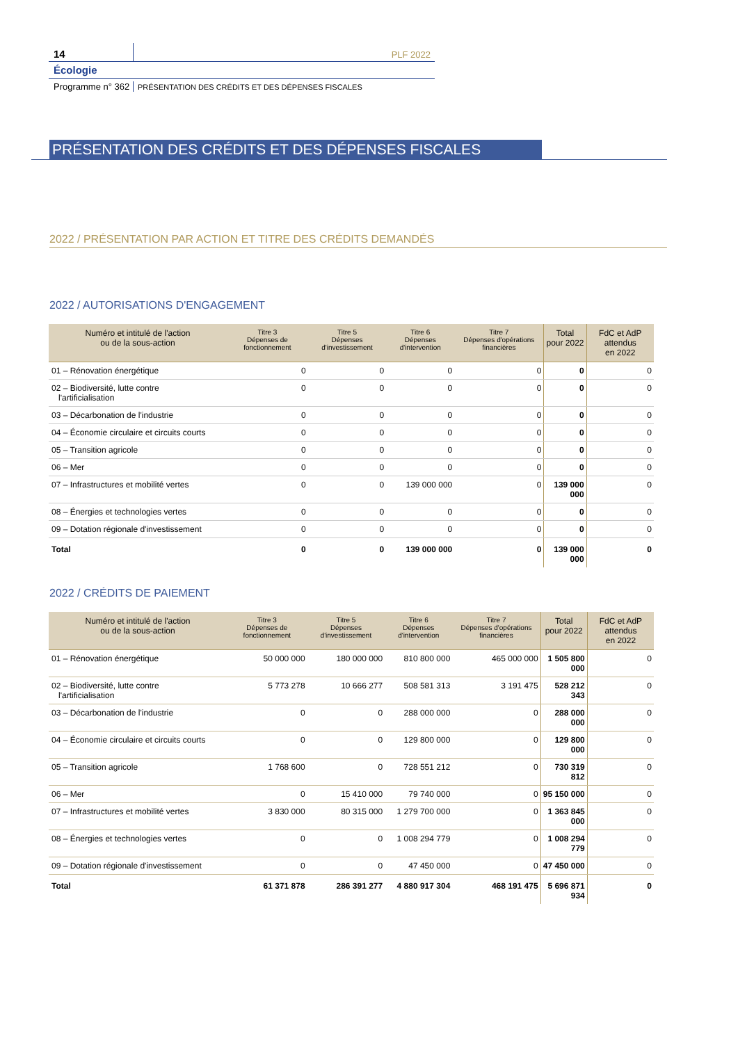14
PLF 2022
Écologie
Programme n° 362
PRÉSENTATION DES CRÉDITS ET DES DÉPENSES FISCALES
PRÉSENTATION DES CRÉDITS ET DES DÉPENSES FISCALES
2022 / PRÉSENTATION PAR ACTION ET TITRE DES CRÉDITS DEMANDÉS
2022 / AUTORISATIONS D'ENGAGEMENT
| Numéro et intitulé de l'action ou de la sous-action | Titre 3 Dépenses de fonctionnement | Titre 5 Dépenses d'investissement | Titre 6 Dépenses d'intervention | Titre 7 Dépenses d'opérations financières | Total pour 2022 | FdC et AdP attendus en 2022 |
| --- | --- | --- | --- | --- | --- | --- |
| 01 – Rénovation énergétique | 0 | 0 | 0 | 0 | 0 | 0 |
| 02 – Biodiversité, lutte contre l'artificialisation | 0 | 0 | 0 | 0 | 0 | 0 |
| 03 – Décarbonation de l'industrie | 0 | 0 | 0 | 0 | 0 | 0 |
| 04 – Économie circulaire et circuits courts | 0 | 0 | 0 | 0 | 0 | 0 |
| 05 – Transition agricole | 0 | 0 | 0 | 0 | 0 | 0 |
| 06 – Mer | 0 | 0 | 0 | 0 | 0 | 0 |
| 07 – Infrastructures et mobilité vertes | 0 | 0 | 139 000 000 | 0 | 139 000 000 | 0 |
| 08 – Énergies et technologies vertes | 0 | 0 | 0 | 0 | 0 | 0 |
| 09 – Dotation régionale d'investissement | 0 | 0 | 0 | 0 | 0 | 0 |
| Total | 0 | 0 | 139 000 000 | 0 | 139 000 000 | 0 |
2022 / CRÉDITS DE PAIEMENT
| Numéro et intitulé de l'action ou de la sous-action | Titre 3 Dépenses de fonctionnement | Titre 5 Dépenses d'investissement | Titre 6 Dépenses d'intervention | Titre 7 Dépenses d'opérations financières | Total pour 2022 | FdC et AdP attendus en 2022 |
| --- | --- | --- | --- | --- | --- | --- |
| 01 – Rénovation énergétique | 50 000 000 | 180 000 000 | 810 800 000 | 465 000 000 | 1 505 800 000 | 0 |
| 02 – Biodiversité, lutte contre l'artificialisation | 5 773 278 | 10 666 277 | 508 581 313 | 3 191 475 | 528 212 343 | 0 |
| 03 – Décarbonation de l'industrie | 0 | 0 | 288 000 000 | 0 | 288 000 000 | 0 |
| 04 – Économie circulaire et circuits courts | 0 | 0 | 129 800 000 | 0 | 129 800 000 | 0 |
| 05 – Transition agricole | 1 768 600 | 0 | 728 551 212 | 0 | 730 319 812 | 0 |
| 06 – Mer | 0 | 15 410 000 | 79 740 000 | 0 | 95 150 000 | 0 |
| 07 – Infrastructures et mobilité vertes | 3 830 000 | 80 315 000 | 1 279 700 000 | 0 | 1 363 845 000 | 0 |
| 08 – Énergies et technologies vertes | 0 | 0 | 1 008 294 779 | 0 | 1 008 294 779 | 0 |
| 09 – Dotation régionale d'investissement | 0 | 0 | 47 450 000 | 0 | 47 450 000 | 0 |
| Total | 61 371 878 | 286 391 277 | 4 880 917 304 | 468 191 475 | 5 696 871 934 | 0 |